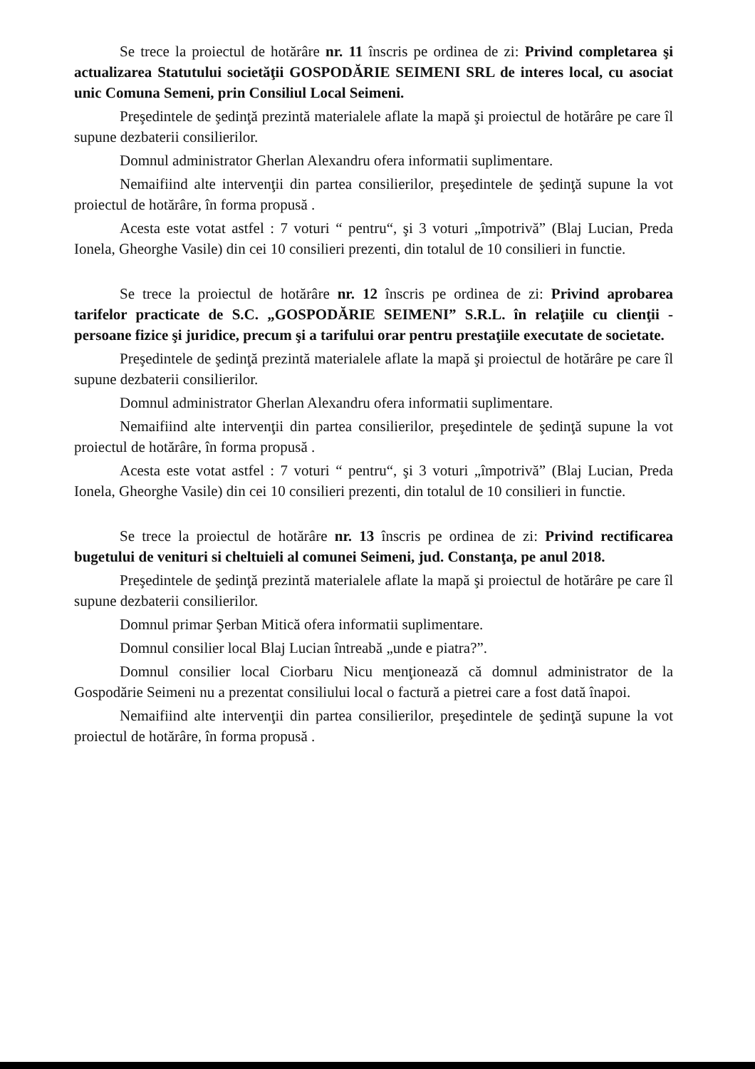Se trece la proiectul de hotărâre nr. 11 înscris pe ordinea de zi: Privind completarea şi actualizarea Statutului societăţii GOSPODĂRIE SEIMENI SRL de interes local, cu asociat unic Comuna Semeni, prin Consiliul Local Seimeni.
Preşedintele de şedinţă prezintă materialele aflate la mapă şi proiectul de hotărâre pe care îl supune dezbaterii consilierilor.
Domnul administrator Gherlan Alexandru ofera informatii suplimentare.
Nemaifiind alte intervenţii din partea consilierilor, preşedintele de şedinţă supune la vot proiectul de hotărâre, în forma propusă .
Acesta este votat astfel : 7 voturi “ pentru“, şi 3 voturi „împotrivă” (Blaj Lucian, Preda Ionela, Gheorghe Vasile) din cei 10 consilieri prezenti, din totalul de 10 consilieri in functie.
Se trece la proiectul de hotărâre nr. 12 înscris pe ordinea de zi: Privind aprobarea tarifelor practicate de S.C. „GOSPODĂRIE SEIMENI” S.R.L. în relaţiile cu clienţii - persoane fizice şi juridice, precum şi a tarifului orar pentru prestaţiile executate de societate.
Preşedintele de şedinţă prezintă materialele aflate la mapă şi proiectul de hotărâre pe care îl supune dezbaterii consilierilor.
Domnul administrator Gherlan Alexandru ofera informatii suplimentare.
Nemaifiind alte intervenţii din partea consilierilor, preşedintele de şedinţă supune la vot proiectul de hotărâre, în forma propusă .
Acesta este votat astfel : 7 voturi “ pentru“, şi 3 voturi „împotrivă” (Blaj Lucian, Preda Ionela, Gheorghe Vasile) din cei 10 consilieri prezenti, din totalul de 10 consilieri in functie.
Se trece la proiectul de hotărâre nr. 13 înscris pe ordinea de zi: Privind rectificarea bugetului de venituri si cheltuieli al comunei Seimeni, jud. Constanţa, pe anul 2018.
Preşedintele de şedinţă prezintă materialele aflate la mapă şi proiectul de hotărâre pe care îl supune dezbaterii consilierilor.
Domnul primar Şerban Mitică ofera informatii suplimentare.
Domnul consilier local Blaj Lucian întreabă „unde e piatra?”.
Domnul consilier local Ciorbaru Nicu menţionează că domnul administrator de la Gospodărie Seimeni nu a prezentat consiliului local o factură a pietrei care a fost dată înapoi.
Nemaifiind alte intervenţii din partea consilierilor, preşedintele de şedinţă supune la vot proiectul de hotărâre, în forma propusă .